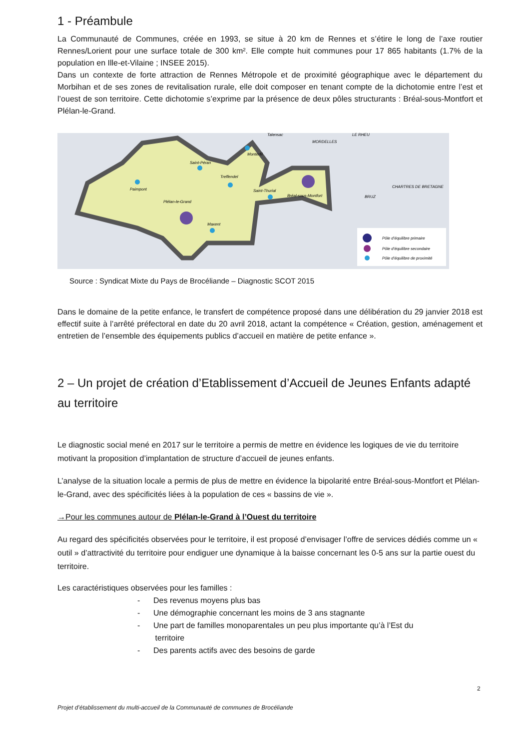1 - Préambule
La Communauté de Communes, créée en 1993, se situe à 20 km de Rennes et s’étire le long de l’axe routier Rennes/Lorient pour une surface totale de 300 km². Elle compte huit communes pour 17 865 habitants (1.7% de la population en Ille-et-Vilaine ; INSEE 2015).
Dans un contexte de forte attraction de Rennes Métropole et de proximité géographique avec le département du Morbihan et de ses zones de revitalisation rurale, elle doit composer en tenant compte de la dichotomie entre l’est et l’ouest de son territoire. Cette dichotomie s’exprime par la présence de deux pôles structurants : Bréal-sous-Montfort et Plélan-le-Grand.
Paimpont
Saint-Péran
Treffendel
Saint-Thurial
Bréal-sous-Montfort
Plélan-le-Grand
Maxent
Monterfil
Talensac
MORDELLES
LE RHEU
CHARTRES DE BRETAGNE
BRUZ
Pôle d’équilibre primaire
Pôle d’équilibre secondaire
Pôle d’équilibre de proximité
Source : Syndicat Mixte du Pays de Brocéliande – Diagnostic SCOT 2015
Dans le domaine de la petite enfance, le transfert de compétence proposé dans une délibération du 29 janvier 2018 est effectif suite à l’arrêté préfectoral en date du 20 avril 2018, actant la compétence « Création, gestion, aménagement et entretien de l’ensemble des équipements publics d’accueil en matière de petite enfance ».
2 – Un projet de création d’Etablissement d’Accueil de Jeunes Enfants adapté au territoire
Le diagnostic social mené en 2017 sur le territoire a permis de mettre en évidence les logiques de vie du territoire motivant la proposition d’implantation de structure d’accueil de jeunes enfants.
L’analyse de la situation locale a permis de plus de mettre en évidence la bipolarité entre Bréal-sous-Montfort et Plélan-le-Grand, avec des spécificités liées à la population de ces « bassins de vie ».
→Pour les communes autour de Plélan-le-Grand à l’Ouest du territoire
Au regard des spécificités observées pour le territoire, il est proposé d’envisager l’offre de services dédiés comme un « outil » d’attractivité du territoire pour endiguer une dynamique à la baisse concernant les 0-5 ans sur la partie ouest du territoire.
Les caractéristiques observées pour les familles :
- Des revenus moyens plus bas
- Une démographie concernant les moins de 3 ans stagnante
- Une part de familles monoparentales un peu plus importante qu’à l’Est du
territoire
- Des parents actifs avec des besoins de garde
2
Projet d’établissement du multi-accueil de la Communauté de communes de Brocéliande